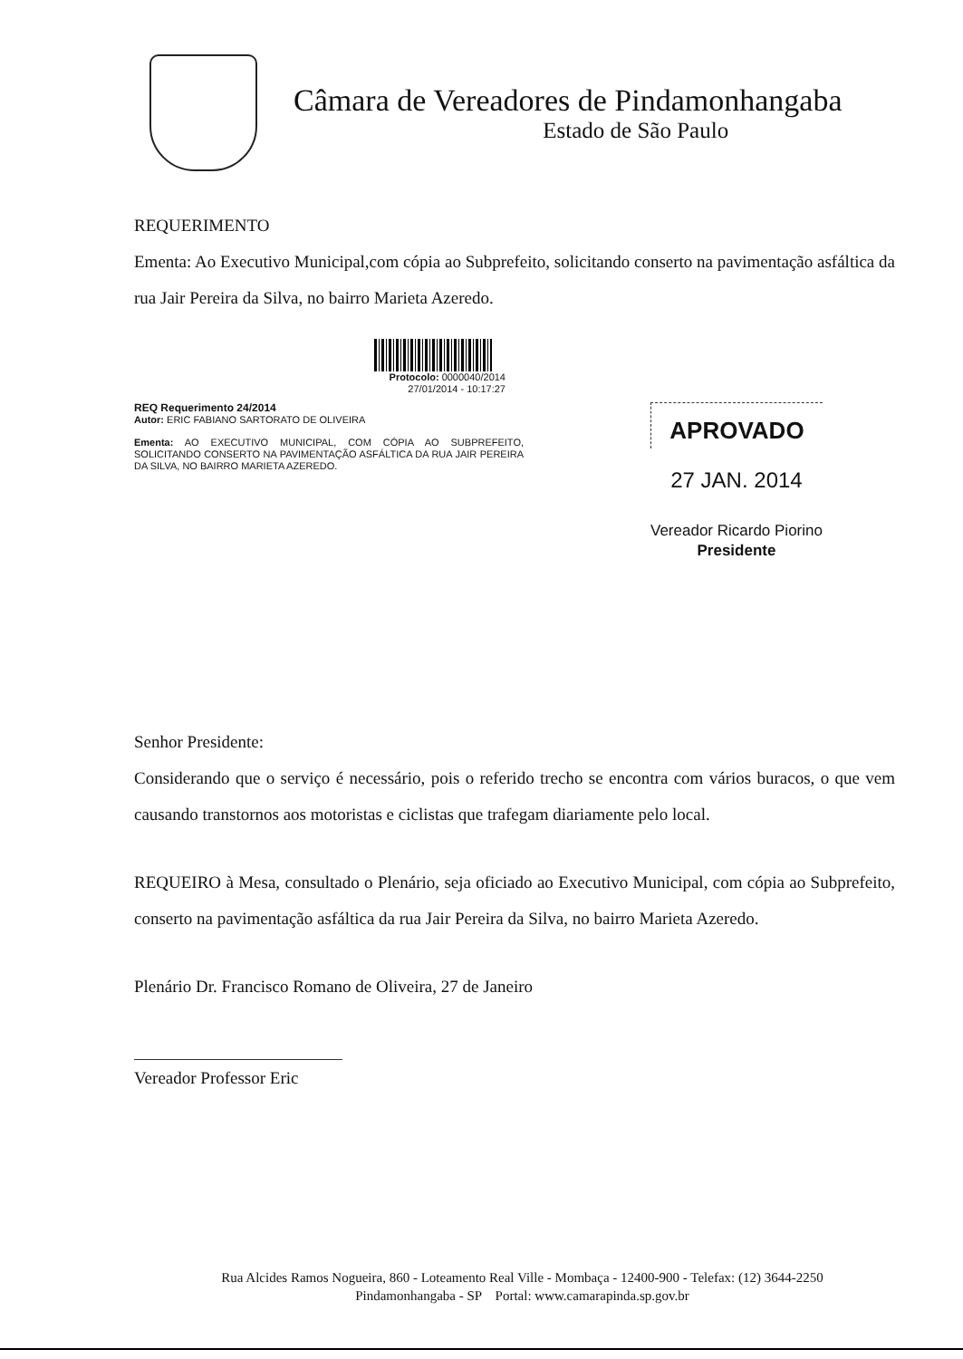Câmara de Vereadores de Pindamonhangaba
Estado de São Paulo
REQUERIMENTO
Ementa: Ao Executivo Municipal,com cópia ao Subprefeito, solicitando conserto na pavimentação asfáltica da rua Jair Pereira da Silva, no bairro Marieta Azeredo.
Protocolo: 0000040/2014
27/01/2014 - 10:17:27
REQ Requerimento 24/2014
Autor: ERIC FABIANO SARTORATO DE OLIVEIRA
Ementa: AO EXECUTIVO MUNICIPAL, COM CÓPIA AO SUBPREFEITO, SOLICITANDO CONSERTO NA PAVIMENTAÇÃO ASFÁLTICA DA RUA JAIR PEREIRA DA SILVA, NO BAIRRO MARIETA AZEREDO.
APROVADO
27 JAN. 2014
Vereador Ricardo Piorino
Presidente
Senhor Presidente:
Considerando que o serviço é necessário, pois o referido trecho se encontra com vários buracos, o que vem causando transtornos aos motoristas e ciclistas que trafegam diariamente pelo local.
REQUEIRO à Mesa, consultado o Plenário, seja oficiado ao Executivo Municipal, com cópia ao Subprefeito, conserto na pavimentação asfáltica da rua Jair Pereira da Silva, no bairro Marieta Azeredo.
Plenário Dr. Francisco Romano de Oliveira, 27 de Janeiro
Vereador Professor Eric
Rua Alcides Ramos Nogueira, 860 - Loteamento Real Ville - Mombaça - 12400-900 - Telefax: (12) 3644-2250
Pindamonhangaba - SP Portal: www.camarapinda.sp.gov.br